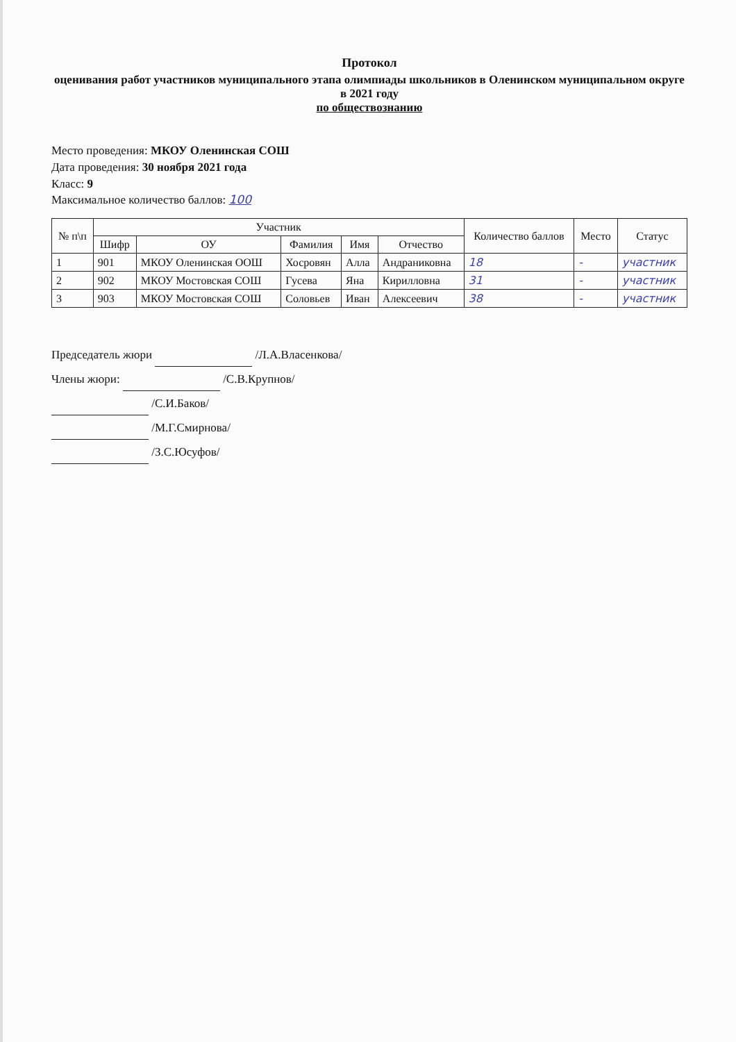Протокол
оценивания работ участников муниципального этапа олимпиады школьников в Оленинском муниципальном округе в 2021 году
по обществознанию
Место проведения: МКОУ Оленинская СОШ
Дата проведения: 30 ноября 2021 года
Класс: 9
Максимальное количество баллов: 100
| № п\п | Участник | | | | | Количество баллов | Место | Статус |
| --- | --- | --- | --- | --- | --- | --- | --- | --- |
| | Шифр | ОУ | Фамилия | Имя | Отчество | | | |
| 1 | 901 | МКОУ Оленинская ООШ | Хосровян | Алла | Андраниковна | 18 | - | участник |
| 2 | 902 | МКОУ Мостовская СОШ | Гусева | Яна | Кирилловна | 31 | - | участник |
| 3 | 903 | МКОУ Мостовская СОШ | Соловьев | Иван | Алексеевич | 38 | - | участник |
Председатель жюри /Л.А.Власенкова/
Члены жюри: /С.В.Крупнов/
/С.И.Баков/
/М.Г.Смирнова/
/З.С.Юсуфов/